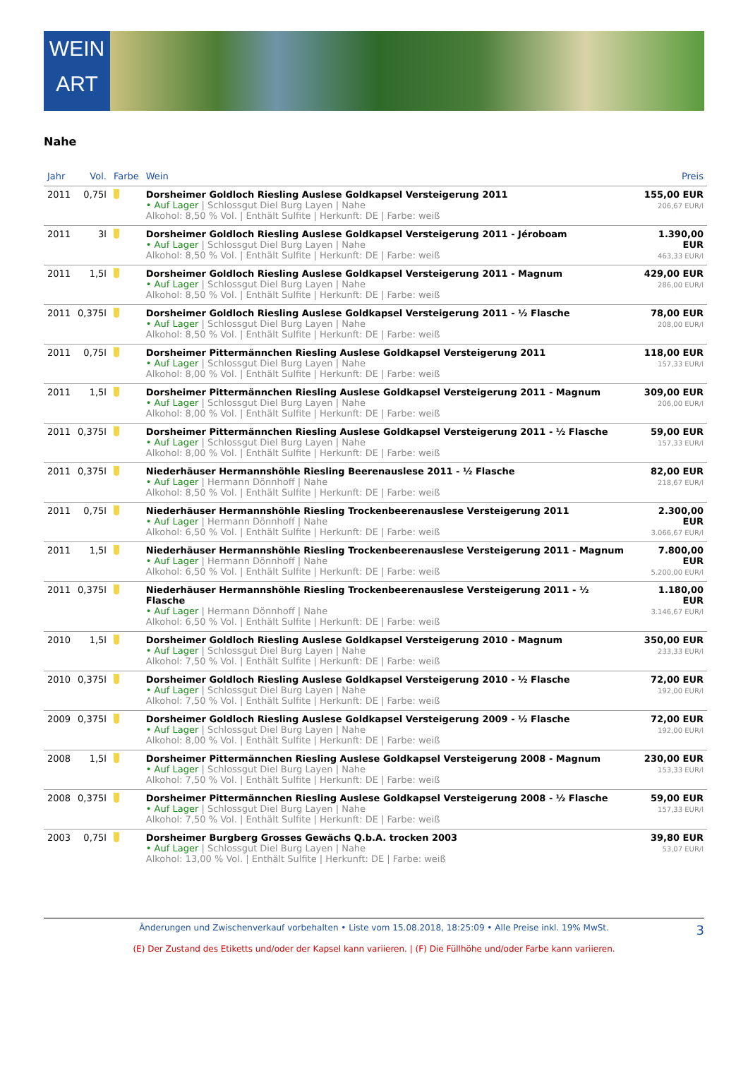WEIN
ART
Nahe
| Jahr | Vol. | Farbe | Wein | Preis |
| --- | --- | --- | --- | --- |
| 2011 | 0,75l | | Dorsheimer Goldloch Riesling Auslese Goldkapsel Versteigerung 2011 • Auf Lager / Schlossgut Diel Burg Layen / Nahe Alkohol: 8,50 % Vol. / Enthält Sulfite / Herkunft: DE / Farbe: weiß | 155,00 EUR 206,67 EUR/l |
| 2011 | 3l | | Dorsheimer Goldloch Riesling Auslese Goldkapsel Versteigerung 2011 - Jéroboam • Auf Lager / Schlossgut Diel Burg Layen / Nahe Alkohol: 8,50 % Vol. / Enthält Sulfite / Herkunft: DE / Farbe: weiß | 1.390,00 EUR 463,33 EUR/l |
| 2011 | 1,5l | | Dorsheimer Goldloch Riesling Auslese Goldkapsel Versteigerung 2011 - Magnum • Auf Lager / Schlossgut Diel Burg Layen / Nahe Alkohol: 8,50 % Vol. / Enthält Sulfite / Herkunft: DE / Farbe: weiß | 429,00 EUR 286,00 EUR/l |
| 2011 | 0,375l | | Dorsheimer Goldloch Riesling Auslese Goldkapsel Versteigerung 2011 - ½ Flasche • Auf Lager / Schlossgut Diel Burg Layen / Nahe Alkohol: 8,50 % Vol. / Enthält Sulfite / Herkunft: DE / Farbe: weiß | 78,00 EUR 208,00 EUR/l |
| 2011 | 0,75l | | Dorsheimer Pittermännchen Riesling Auslese Goldkapsel Versteigerung 2011 • Auf Lager / Schlossgut Diel Burg Layen / Nahe Alkohol: 8,00 % Vol. / Enthält Sulfite / Herkunft: DE / Farbe: weiß | 118,00 EUR 157,33 EUR/l |
| 2011 | 1,5l | | Dorsheimer Pittermännchen Riesling Auslese Goldkapsel Versteigerung 2011 - Magnum • Auf Lager / Schlossgut Diel Burg Layen / Nahe Alkohol: 8,00 % Vol. / Enthält Sulfite / Herkunft: DE / Farbe: weiß | 309,00 EUR 206,00 EUR/l |
| 2011 | 0,375l | | Dorsheimer Pittermännchen Riesling Auslese Goldkapsel Versteigerung 2011 - ½ Flasche • Auf Lager / Schlossgut Diel Burg Layen / Nahe Alkohol: 8,00 % Vol. / Enthält Sulfite / Herkunft: DE / Farbe: weiß | 59,00 EUR 157,33 EUR/l |
| 2011 | 0,375l | | Niederhäuser Hermannshöhle Riesling Beerenauslese 2011 - ½ Flasche • Auf Lager / Hermann Dönnhoff / Nahe Alkohol: 8,50 % Vol. / Enthält Sulfite / Herkunft: DE / Farbe: weiß | 82,00 EUR 218,67 EUR/l |
| 2011 | 0,75l | | Niederhäuser Hermannshöhle Riesling Trockenbeerenauslese Versteigerung 2011 • Auf Lager / Hermann Dönnhoff / Nahe Alkohol: 6,50 % Vol. / Enthält Sulfite / Herkunft: DE / Farbe: weiß | 2.300,00 EUR 3.066,67 EUR/l |
| 2011 | 1,5l | | Niederhäuser Hermannshöhle Riesling Trockenbeerenauslese Versteigerung 2011 - Magnum • Auf Lager / Hermann Dönnhoff / Nahe Alkohol: 6,50 % Vol. / Enthält Sulfite / Herkunft: DE / Farbe: weiß | 7.800,00 EUR 5.200,00 EUR/l |
| 2011 | 0,375l | | Niederhäuser Hermannshöhle Riesling Trockenbeerenauslese Versteigerung 2011 - ½ Flasche • Auf Lager / Hermann Dönnhoff / Nahe Alkohol: 6,50 % Vol. / Enthält Sulfite / Herkunft: DE / Farbe: weiß | 1.180,00 EUR 3.146,67 EUR/l |
| 2010 | 1,5l | | Dorsheimer Goldloch Riesling Auslese Goldkapsel Versteigerung 2010 - Magnum • Auf Lager / Schlossgut Diel Burg Layen / Nahe Alkohol: 7,50 % Vol. / Enthält Sulfite / Herkunft: DE / Farbe: weiß | 350,00 EUR 233,33 EUR/l |
| 2010 | 0,375l | | Dorsheimer Goldloch Riesling Auslese Goldkapsel Versteigerung 2010 - ½ Flasche • Auf Lager / Schlossgut Diel Burg Layen / Nahe Alkohol: 7,50 % Vol. / Enthält Sulfite / Herkunft: DE / Farbe: weiß | 72,00 EUR 192,00 EUR/l |
| 2009 | 0,375l | | Dorsheimer Goldloch Riesling Auslese Goldkapsel Versteigerung 2009 - ½ Flasche • Auf Lager / Schlossgut Diel Burg Layen / Nahe Alkohol: 8,00 % Vol. / Enthält Sulfite / Herkunft: DE / Farbe: weiß | 72,00 EUR 192,00 EUR/l |
| 2008 | 1,5l | | Dorsheimer Pittermännchen Riesling Auslese Goldkapsel Versteigerung 2008 - Magnum • Auf Lager / Schlossgut Diel Burg Layen / Nahe Alkohol: 7,50 % Vol. / Enthält Sulfite / Herkunft: DE / Farbe: weiß | 230,00 EUR 153,33 EUR/l |
| 2008 | 0,375l | | Dorsheimer Pittermännchen Riesling Auslese Goldkapsel Versteigerung 2008 - ½ Flasche • Auf Lager / Schlossgut Diel Burg Layen / Nahe Alkohol: 7,50 % Vol. / Enthält Sulfite / Herkunft: DE / Farbe: weiß | 59,00 EUR 157,33 EUR/l |
| 2003 | 0,75l | | Dorsheimer Burgberg Grosses Gewächs Q.b.A. trocken 2003 • Auf Lager / Schlossgut Diel Burg Layen / Nahe Alkohol: 13,00 % Vol. / Enthält Sulfite / Herkunft: DE / Farbe: weiß | 39,80 EUR 53,07 EUR/l |
Änderungen und Zwischenverkauf vorbehalten • Liste vom 15.08.2018, 18:25:09 • Alle Preise inkl. 19% MwSt. 3
(E) Der Zustand des Etiketts und/oder der Kapsel kann variieren. | (F) Die Füllhöhe und/oder Farbe kann variieren.